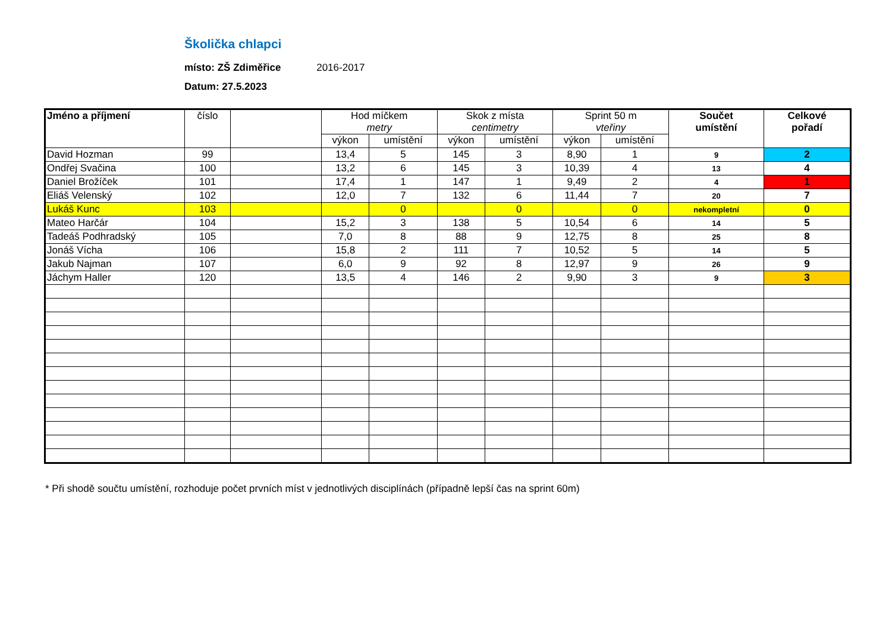Školička chlapci
místo: ZŠ Zdiměřice 2016-2017
Datum: 27.5.2023
| Jméno a příjmení | číslo | | Hod míčkem metry | | Skok z místa centimetry | | Sprint 50 m vteřiny | | Součet umístění | Celkové pořadí |
| --- | --- | --- | --- | --- | --- | --- | --- | --- | --- | --- |
| | | | výkon | umístění | výkon | umístění | výkon | umístění | | |
| David Hozman | 99 | | 13,4 | 5 | 145 | 3 | 8,90 | 1 | 9 | 2 |
| Ondřej Svačina | 100 | | 13,2 | 6 | 145 | 3 | 10,39 | 4 | 13 | 4 |
| Daniel Brožíček | 101 | | 17,4 | 1 | 147 | 1 | 9,49 | 2 | 4 | 1 |
| Eliáš Velenský | 102 | | 12,0 | 7 | 132 | 6 | 11,44 | 7 | 20 | 7 |
| Lukáš Kunc | 103 | | | 0 | | 0 | | 0 | nekompletní | 0 |
| Mateo Harčár | 104 | | 15,2 | 3 | 138 | 5 | 10,54 | 6 | 14 | 5 |
| Tadeáš Podhradský | 105 | | 7,0 | 8 | 88 | 9 | 12,75 | 8 | 25 | 8 |
| Jonáš Vícha | 106 | | 15,8 | 2 | 111 | 7 | 10,52 | 5 | 14 | 5 |
| Jakub Najman | 107 | | 6,0 | 9 | 92 | 8 | 12,97 | 9 | 26 | 9 |
| Jáchym Haller | 120 | | 13,5 | 4 | 146 | 2 | 9,90 | 3 | 9 | 3 |
* Při shodě součtu umístění, rozhoduje počet prvních míst v jednotlivých disciplínách (případně lepší čas na sprint 60m)